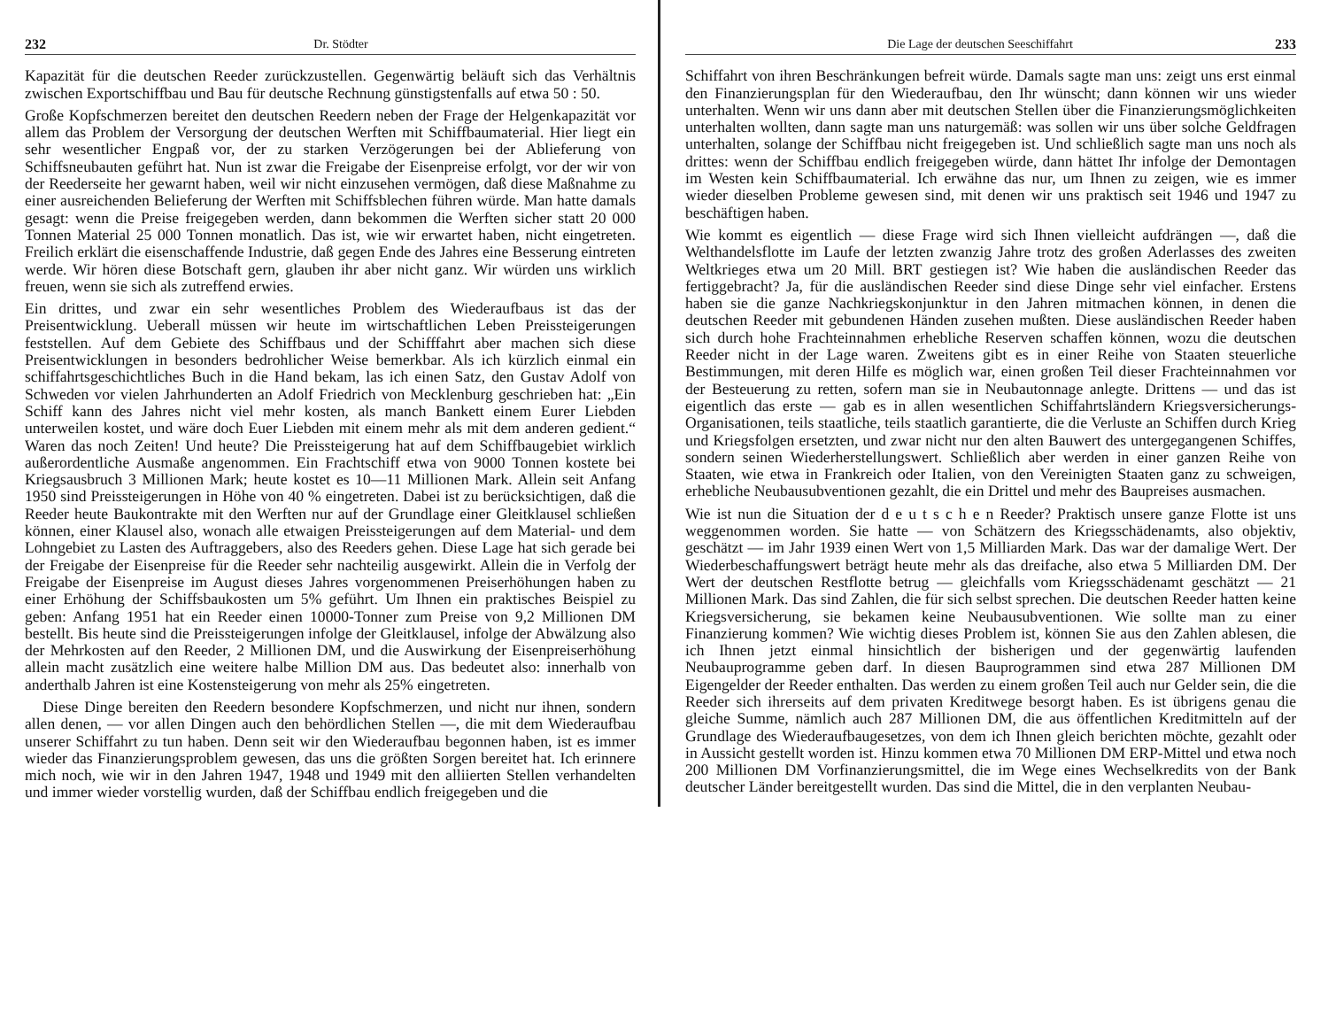232 Dr. Stödter
Kapazität für die deutschen Reeder zurückzustellen. Gegenwärtig beläuft sich das Verhältnis zwischen Exportschiffbau und Bau für deutsche Rechnung günstigstenfalls auf etwa 50 : 50.
Große Kopfschmerzen bereitet den deutschen Reedern neben der Frage der Helgenkapazität vor allem das Problem der Versorgung der deutschen Werften mit Schiffbaumaterial. Hier liegt ein sehr wesentlicher Engpaß vor, der zu starken Verzögerungen bei der Ablieferung von Schiffsneubauten geführt hat. Nun ist zwar die Freigabe der Eisenpreise erfolgt, vor der wir von der Reederseite her gewarnt haben, weil wir nicht einzusehen vermögen, daß diese Maßnahme zu einer ausreichenden Belieferung der Werften mit Schiffsblechen führen würde. Man hatte damals gesagt: wenn die Preise freigegeben werden, dann bekommen die Werften sicher statt 20 000 Tonnen Material 25 000 Tonnen monatlich. Das ist, wie wir erwartet haben, nicht eingetreten. Freilich erklärt die eisenschaffende Industrie, daß gegen Ende des Jahres eine Besserung eintreten werde. Wir hören diese Botschaft gern, glauben ihr aber nicht ganz. Wir würden uns wirklich freuen, wenn sie sich als zutreffend erwies.
Ein drittes, und zwar ein sehr wesentliches Problem des Wiederaufbaus ist das der Preisentwicklung. Ueberall müssen wir heute im wirtschaftlichen Leben Preissteigerungen feststellen. Auf dem Gebiete des Schiffbaus und der Schifffahrt aber machen sich diese Preisentwicklungen in besonders bedrohlicher Weise bemerkbar. Als ich kürzlich einmal ein schiffahrtsgeschichtliches Buch in die Hand bekam, las ich einen Satz, den Gustav Adolf von Schweden vor vielen Jahrhunderten an Adolf Friedrich von Mecklenburg geschrieben hat: „Ein Schiff kann des Jahres nicht viel mehr kosten, als manch Bankett einem Eurer Liebden unterweilen kostet, und wäre doch Euer Liebden mit einem mehr als mit dem anderen gedient.“ Waren das noch Zeiten! Und heute? Die Preissteigerung hat auf dem Schiffbaugebiet wirklich außerordentliche Ausmaße angenommen. Ein Frachtschiff etwa von 9000 Tonnen kostete bei Kriegsausbruch 3 Millionen Mark; heute kostet es 10—11 Millionen Mark. Allein seit Anfang 1950 sind Preissteigerungen in Höhe von 40 % eingetreten. Dabei ist zu berücksichtigen, daß die Reeder heute Baukontrakte mit den Werften nur auf der Grundlage einer Gleitklausel schließen können, einer Klausel also, wonach alle etwaigen Preissteigerungen auf dem Material- und dem Lohngebiet zu Lasten des Auftraggebers, also des Reeders gehen. Diese Lage hat sich gerade bei der Freigabe der Eisenpreise für die Reeder sehr nachteilig ausgewirkt. Allein die in Verfolg der Freigabe der Eisenpreise im August dieses Jahres vorgenommenen Preiserhöhungen haben zu einer Erhöhung der Schiffsbaukosten um 5% geführt. Um Ihnen ein praktisches Beispiel zu geben: Anfang 1951 hat ein Reeder einen 10000-Tonner zum Preise von 9,2 Millionen DM bestellt. Bis heute sind die Preissteigerungen infolge der Gleitklausel, infolge der Abwälzung also der Mehrkosten auf den Reeder, 2 Millionen DM, und die Auswirkung der Eisenpreiserhöhung allein macht zusätzlich eine weitere halbe Million DM aus. Das bedeutet also: innerhalb von anderthalb Jahren ist eine Kostensteigerung von mehr als 25% eingetreten.
Diese Dinge bereiten den Reedern besondere Kopfschmerzen, und nicht nur ihnen, sondern allen denen, — vor allen Dingen auch den behördlichen Stellen —, die mit dem Wiederaufbau unserer Schiffahrt zu tun haben. Denn seit wir den Wiederaufbau begonnen haben, ist es immer wieder das Finanzierungsproblem gewesen, das uns die größten Sorgen bereitet hat. Ich erinnere mich noch, wie wir in den Jahren 1947, 1948 und 1949 mit den alliierten Stellen verhandelten und immer wieder vorstellig wurden, daß der Schiffbau endlich freigegeben und die
Die Lage der deutschen Seeschiffahrt 233
Schiffahrt von ihren Beschränkungen befreit würde. Damals sagte man uns: zeigt uns erst einmal den Finanzierungsplan für den Wiederaufbau, den Ihr wünscht; dann können wir uns wieder unterhalten. Wenn wir uns dann aber mit deutschen Stellen über die Finanzierungsmöglichkeiten unterhalten wollten, dann sagte man uns naturgemäß: was sollen wir uns über solche Geldfragen unterhalten, solange der Schiffbau nicht freigegeben ist. Und schließlich sagte man uns noch als drittes: wenn der Schiffbau endlich freigegeben würde, dann hättet Ihr infolge der Demontagen im Westen kein Schiffbaumaterial. Ich erwähne das nur, um Ihnen zu zeigen, wie es immer wieder dieselben Probleme gewesen sind, mit denen wir uns praktisch seit 1946 und 1947 zu beschäftigen haben.
Wie kommt es eigentlich — diese Frage wird sich Ihnen vielleicht aufdrängen —, daß die Welthandelsflotte im Laufe der letzten zwanzig Jahre trotz des großen Aderlasses des zweiten Weltkrieges etwa um 20 Mill. BRT gestiegen ist? Wie haben die ausländischen Reeder das fertiggebracht? Ja, für die ausländischen Reeder sind diese Dinge sehr viel einfacher. Erstens haben sie die ganze Nachkriegskonjunktur in den Jahren mitmachen können, in denen die deutschen Reeder mit gebundenen Händen zusehen mußten. Diese ausländischen Reeder haben sich durch hohe Frachteinnahmen erhebliche Reserven schaffen können, wozu die deutschen Reeder nicht in der Lage waren. Zweitens gibt es in einer Reihe von Staaten steuerliche Bestimmungen, mit deren Hilfe es möglich war, einen großen Teil dieser Frachteinnahmen vor der Besteuerung zu retten, sofern man sie in Neubautonnage anlegte. Drittens — und das ist eigentlich das erste — gab es in allen wesentlichen Schiffahrtsländern Kriegsversicherungs-Organisationen, teils staatliche, teils staatlich garantierte, die die Verluste an Schiffen durch Krieg und Kriegsfolgen ersetzten, und zwar nicht nur den alten Bauwert des untergegangenen Schiffes, sondern seinen Wiederherstellungswert. Schließlich aber werden in einer ganzen Reihe von Staaten, wie etwa in Frankreich oder Italien, von den Vereinigten Staaten ganz zu schweigen, erhebliche Neubausubventionen gezahlt, die ein Drittel und mehr des Baupreises ausmachen.
Wie ist nun die Situation der d e u t s c h e n Reeder? Praktisch unsere ganze Flotte ist uns weggenommen worden. Sie hatte — von Schätzern des Kriegsschädenamts, also objektiv, geschätzt — im Jahr 1939 einen Wert von 1,5 Milliarden Mark. Das war der damalige Wert. Der Wiederbeschaffungswert beträgt heute mehr als das dreifache, also etwa 5 Milliarden DM. Der Wert der deutschen Restflotte betrug — gleichfalls vom Kriegsschädenamt geschätzt — 21 Millionen Mark. Das sind Zahlen, die für sich selbst sprechen. Die deutschen Reeder hatten keine Kriegsversicherung, sie bekamen keine Neubausubventionen. Wie sollte man zu einer Finanzierung kommen? Wie wichtig dieses Problem ist, können Sie aus den Zahlen ablesen, die ich Ihnen jetzt einmal hinsichtlich der bisherigen und der gegenwärtig laufenden Neubauprogramme geben darf. In diesen Bauprogrammen sind etwa 287 Millionen DM Eigengelder der Reeder enthalten. Das werden zu einem großen Teil auch nur Gelder sein, die die Reeder sich ihrerseits auf dem privaten Kreditwege besorgt haben. Es ist übrigens genau die gleiche Summe, nämlich auch 287 Millionen DM, die aus öffentlichen Kreditmitteln auf der Grundlage des Wiederaufbaugesetzes, von dem ich Ihnen gleich berichten möchte, gezahlt oder in Aussicht gestellt worden ist. Hinzu kommen etwa 70 Millionen DM ERP-Mittel und etwa noch 200 Millionen DM Vorfinanzierungsmittel, die im Wege eines Wechselkredits von der Bank deutscher Länder bereitgestellt wurden. Das sind die Mittel, die in den verplanten Neubau-